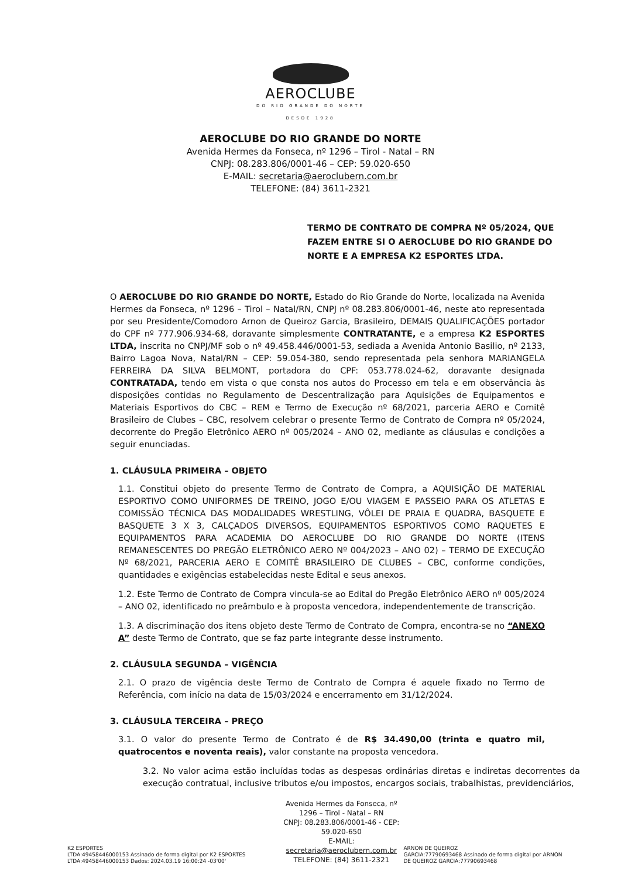AEROCLUBE
DO RIO GRANDE DO NORTE
DESDE 1928
AEROCLUBE DO RIO GRANDE DO NORTE
Avenida Hermes da Fonseca, nº 1296 – Tirol - Natal – RN
CNPJ: 08.283.806/0001-46 – CEP: 59.020-650
E-MAIL: secretaria@aeroclubern.com.br
TELEFONE: (84) 3611-2321
TERMO DE CONTRATO DE COMPRA Nº 05/2024, QUE FAZEM ENTRE SI O AEROCLUBE DO RIO GRANDE DO NORTE E A EMPRESA K2 ESPORTES LTDA.
O AEROCLUBE DO RIO GRANDE DO NORTE, Estado do Rio Grande do Norte, localizada na Avenida Hermes da Fonseca, nº 1296 – Tirol – Natal/RN, CNPJ nº 08.283.806/0001-46, neste ato representada por seu Presidente/Comodoro Arnon de Queiroz Garcia, Brasileiro, DEMAIS QUALIFICAÇÕES portador do CPF nº 777.906.934-68, doravante simplesmente CONTRATANTE, e a empresa K2 ESPORTES LTDA, inscrita no CNPJ/MF sob o nº 49.458.446/0001-53, sediada a Avenida Antonio Basilio, nº 2133, Bairro Lagoa Nova, Natal/RN – CEP: 59.054-380, sendo representada pela senhora MARIANGELA FERREIRA DA SILVA BELMONT, portadora do CPF: 053.778.024-62, doravante designada CONTRATADA, tendo em vista o que consta nos autos do Processo em tela e em observância às disposições contidas no Regulamento de Descentralização para Aquisições de Equipamentos e Materiais Esportivos do CBC – REM e Termo de Execução nº 68/2021, parceria AERO e Comitê Brasileiro de Clubes – CBC, resolvem celebrar o presente Termo de Contrato de Compra nº 05/2024, decorrente do Pregão Eletrônico AERO nº 005/2024 – ANO 02, mediante as cláusulas e condições a seguir enunciadas.
1. CLÁUSULA PRIMEIRA – OBJETO
1.1. Constitui objeto do presente Termo de Contrato de Compra, a AQUISIÇÃO DE MATERIAL ESPORTIVO COMO UNIFORMES DE TREINO, JOGO E/OU VIAGEM E PASSEIO PARA OS ATLETAS E COMISSÃO TÉCNICA DAS MODALIDADES WRESTLING, VÔLEI DE PRAIA E QUADRA, BASQUETE E BASQUETE 3 X 3, CALÇADOS DIVERSOS, EQUIPAMENTOS ESPORTIVOS COMO RAQUETES E EQUIPAMENTOS PARA ACADEMIA DO AEROCLUBE DO RIO GRANDE DO NORTE (ITENS REMANESCENTES DO PREGÃO ELETRÔNICO AERO Nº 004/2023 – ANO 02) – TERMO DE EXECUÇÃO Nº 68/2021, PARCERIA AERO E COMITÊ BRASILEIRO DE CLUBES – CBC, conforme condições, quantidades e exigências estabelecidas neste Edital e seus anexos.
1.2. Este Termo de Contrato de Compra vincula-se ao Edital do Pregão Eletrônico AERO nº 005/2024 – ANO 02, identificado no preâmbulo e à proposta vencedora, independentemente de transcrição.
1.3. A discriminação dos itens objeto deste Termo de Contrato de Compra, encontra-se no “ANEXO A” deste Termo de Contrato, que se faz parte integrante desse instrumento.
2. CLÁUSULA SEGUNDA – VIGÊNCIA
2.1. O prazo de vigência deste Termo de Contrato de Compra é aquele fixado no Termo de Referência, com início na data de 15/03/2024 e encerramento em 31/12/2024.
3. CLÁUSULA TERCEIRA – PREÇO
3.1. O valor do presente Termo de Contrato é de R$ 34.490,00 (trinta e quatro mil, quatrocentos e noventa reais), valor constante na proposta vencedora.
3.2. No valor acima estão incluídas todas as despesas ordinárias diretas e indiretas decorrentes da execução contratual, inclusive tributos e/ou impostos, encargos sociais, trabalhistas, previdenciários,
K2 ESPORTES
LTDA:49458446000153 Assinado de forma digital por K2 ESPORTES LTDA:49458446000153 Dados: 2024.03.19 16:00:24 -03'00'
Avenida Hermes da Fonseca, nº 1296 – Tirol - Natal – RN
CNPJ: 08.283.806/0001-46 - CEP: 59.020-650
E-MAIL: secretaria@aeroclubern.com.br
TELEFONE: (84) 3611-2321
ARNON DE QUEIROZ
GARCIA:77790693468 Assinado de forma digital por ARNON DE QUEIROZ GARCIA:77790693468